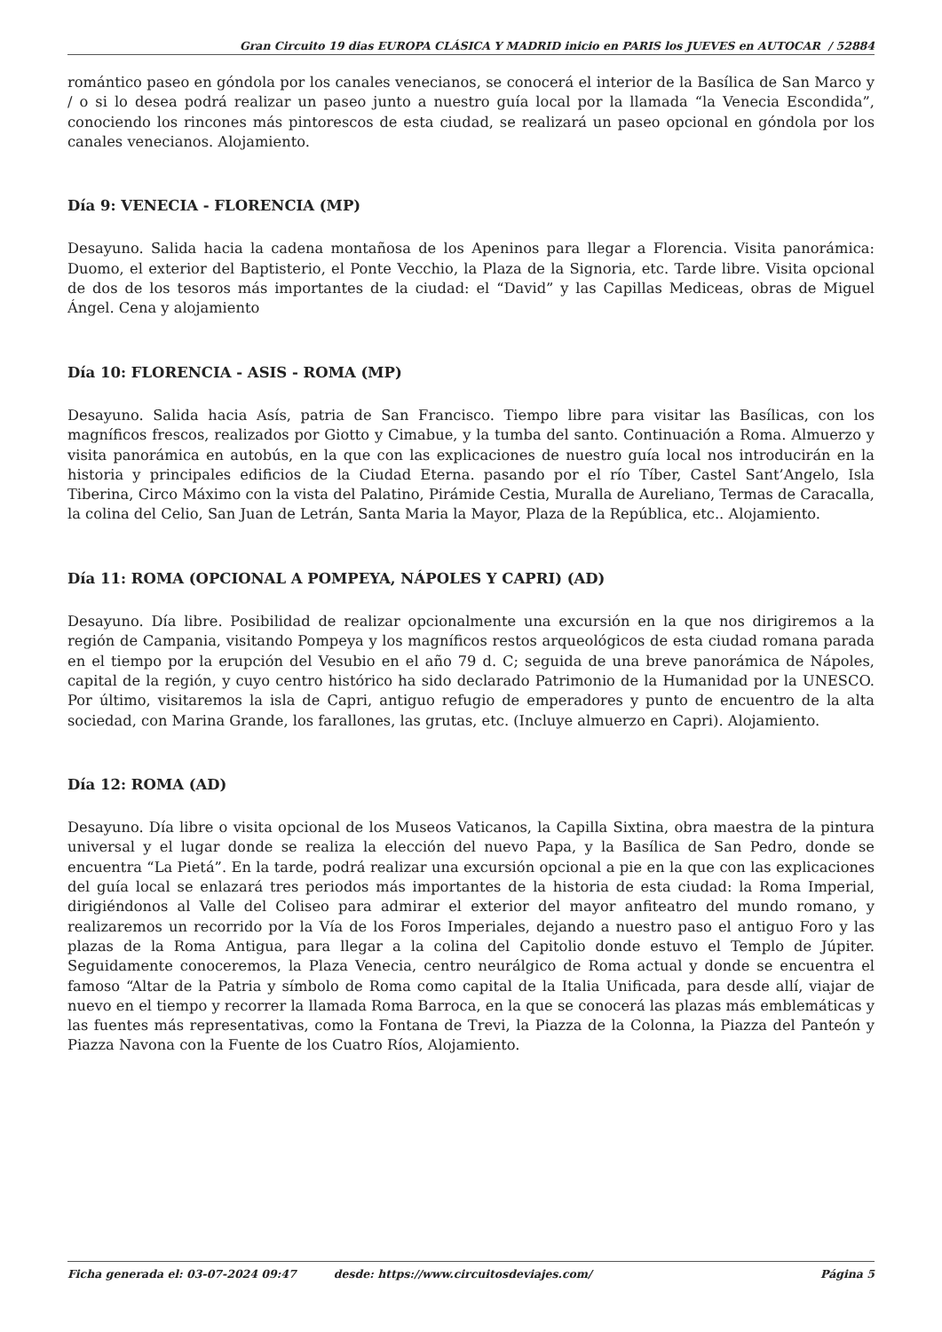Gran Circuito 19 dias EUROPA CLÁSICA Y MADRID inicio en PARIS los JUEVES en AUTOCAR / 52884
romántico paseo en góndola por los canales venecianos, se conocerá el interior de la Basílica de San Marco y / o si lo desea podrá realizar un paseo junto a nuestro guía local por la llamada “la Venecia Escondida”, conociendo los rincones más pintorescos de esta ciudad, se realizará un paseo opcional en góndola por los canales venecianos. Alojamiento.
Día 9: VENECIA - FLORENCIA (MP)
Desayuno. Salida hacia la cadena montañosa de los Apeninos para llegar a Florencia. Visita panorámica: Duomo, el exterior del Baptisterio, el Ponte Vecchio, la Plaza de la Signoria, etc. Tarde libre. Visita opcional de dos de los tesoros más importantes de la ciudad: el “David” y las Capillas Mediceas, obras de Miguel Ángel. Cena y alojamiento
Día 10: FLORENCIA - ASIS - ROMA (MP)
Desayuno. Salida hacia Asís, patria de San Francisco. Tiempo libre para visitar las Basílicas, con los magníficos frescos, realizados por Giotto y Cimabue, y la tumba del santo. Continuación a Roma. Almuerzo y visita panorámica en autobús, en la que con las explicaciones de nuestro guía local nos introducirán en la historia y principales edificios de la Ciudad Eterna. pasando por el río Tíber, Castel Sant’Angelo, Isla Tiberina, Circo Máximo con la vista del Palatino, Pirámide Cestia, Muralla de Aureliano, Termas de Caracalla, la colina del Celio, San Juan de Letrán, Santa Maria la Mayor, Plaza de la República, etc.. Alojamiento.
Día 11: ROMA (OPCIONAL A POMPEYA, NÁPOLES Y CAPRI) (AD)
Desayuno. Día libre. Posibilidad de realizar opcionalmente una excursión en la que nos dirigiremos a la región de Campania, visitando Pompeya y los magníficos restos arqueológicos de esta ciudad romana parada en el tiempo por la erupción del Vesubio en el año 79 d. C; seguida de una breve panorámica de Nápoles, capital de la región, y cuyo centro histórico ha sido declarado Patrimonio de la Humanidad por la UNESCO. Por último, visitaremos la isla de Capri, antiguo refugio de emperadores y punto de encuentro de la alta sociedad, con Marina Grande, los farallones, las grutas, etc. (Incluye almuerzo en Capri). Alojamiento.
Día 12: ROMA (AD)
Desayuno. Día libre o visita opcional de los Museos Vaticanos, la Capilla Sixtina, obra maestra de la pintura universal y el lugar donde se realiza la elección del nuevo Papa, y la Basílica de San Pedro, donde se encuentra “La Pietá”. En la tarde, podrá realizar una excursión opcional a pie en la que con las explicaciones del guía local se enlazará tres periodos más importantes de la historia de esta ciudad: la Roma Imperial, dirigiéndonos al Valle del Coliseo para admirar el exterior del mayor anfiteatro del mundo romano, y realizaremos un recorrido por la Vía de los Foros Imperiales, dejando a nuestro paso el antiguo Foro y las plazas de la Roma Antigua, para llegar a la colina del Capitolio donde estuvo el Templo de Júpiter. Seguidamente conoceremos, la Plaza Venecia, centro neurálgico de Roma actual y donde se encuentra el famoso “Altar de la Patria y símbolo de Roma como capital de la Italia Unificada, para desde allí, viajar de nuevo en el tiempo y recorrer la llamada Roma Barroca, en la que se conocerá las plazas más emblemáticas y las fuentes más representativas, como la Fontana de Trevi, la Piazza de la Colonna, la Piazza del Panteón y Piazza Navona con la Fuente de los Cuatro Ríos, Alojamiento.
Ficha generada el: 03-07-2024 09:47 desde: https://www.circuitosdeviajes.com/ Página 5